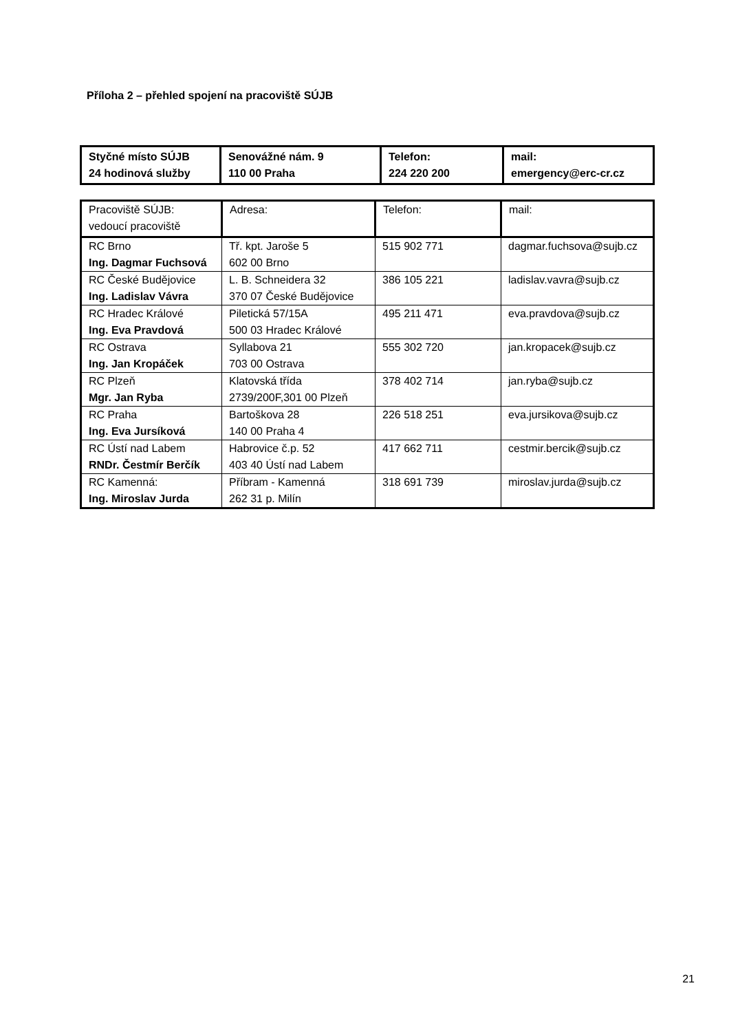Příloha 2 – přehled spojení na pracoviště SÚJB
| Styčné místo SÚJB 24 hodinová služby | Senovážné nám. 9 110 00 Praha | Telefon: 224 220 200 | mail: emergency@erc-cr.cz |
| Pracoviště SÚJB: vedoucí pracoviště | Adresa: | Telefon: | mail: |
| --- | --- | --- | --- |
| RC Brno Ing. Dagmar Fuchsová | Tř. kpt. Jaroše 5 602 00 Brno | 515 902 771 | dagmar.fuchsova@sujb.cz |
| RC České Budějovice Ing. Ladislav Vávra | L. B. Schneidera 32 370 07 České Budějovice | 386 105 221 | ladislav.vavra@sujb.cz |
| RC Hradec Králové Ing. Eva Pravdová | Piletická 57/15A 500 03 Hradec Králové | 495 211 471 | eva.pravdova@sujb.cz |
| RC Ostrava Ing. Jan Kropáček | Syllabova 21 703 00 Ostrava | 555 302 720 | jan.kropacek@sujb.cz |
| RC Plzeň Mgr. Jan Ryba | Klatovská třída 2739/200F,301 00 Plzeň | 378 402 714 | jan.ryba@sujb.cz |
| RC Praha Ing. Eva Jursíková | Bartoškova 28 140 00 Praha 4 | 226 518 251 | eva.jursikova@sujb.cz |
| RC Ústí nad Labem RNDr. Čestmír Berčík | Habrovice č.p. 52 403 40 Ústí nad Labem | 417 662 711 | cestmir.bercik@sujb.cz |
| RC Kamenná: Ing. Miroslav Jurda | Příbram - Kamenná 262 31 p. Milín | 318 691 739 | miroslav.jurda@sujb.cz |
21